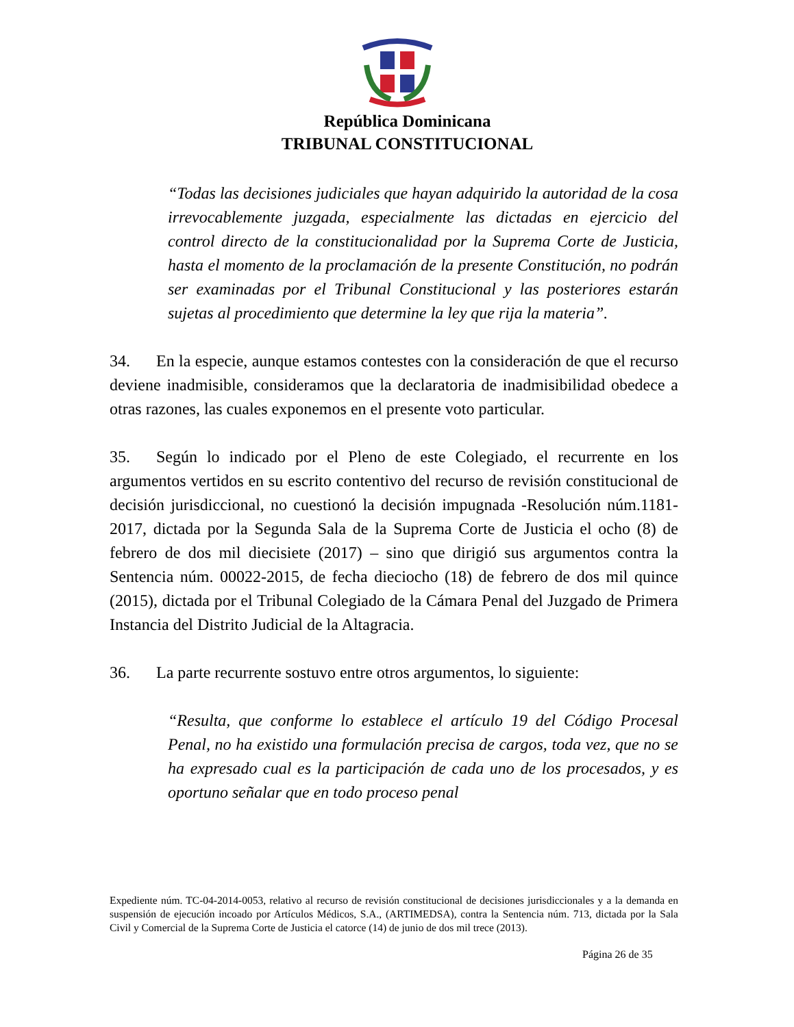República Dominicana
TRIBUNAL CONSTITUCIONAL
“Todas las decisiones judiciales que hayan adquirido la autoridad de la cosa irrevocablemente juzgada, especialmente las dictadas en ejercicio del control directo de la constitucionalidad por la Suprema Corte de Justicia, hasta el momento de la proclamación de la presente Constitución, no podrán ser examinadas por el Tribunal Constitucional y las posteriores estarán sujetas al procedimiento que determine la ley que rija la materia”.
34. En la especie, aunque estamos contestes con la consideración de que el recurso deviene inadmisible, consideramos que la declaratoria de inadmisibilidad obedece a otras razones, las cuales exponemos en el presente voto particular.
35. Según lo indicado por el Pleno de este Colegiado, el recurrente en los argumentos vertidos en su escrito contentivo del recurso de revisión constitucional de decisión jurisdiccional, no cuestionó la decisión impugnada -Resolución núm.1181-2017, dictada por la Segunda Sala de la Suprema Corte de Justicia el ocho (8) de febrero de dos mil diecisiete (2017) – sino que dirigió sus argumentos contra la Sentencia núm. 00022-2015, de fecha dieciocho (18) de febrero de dos mil quince (2015), dictada por el Tribunal Colegiado de la Cámara Penal del Juzgado de Primera Instancia del Distrito Judicial de la Altagracia.
36. La parte recurrente sostuvo entre otros argumentos, lo siguiente:
“Resulta, que conforme lo establece el artículo 19 del Código Procesal Penal, no ha existido una formulación precisa de cargos, toda vez, que no se ha expresado cual es la participación de cada uno de los procesados, y es oportuno señalar que en todo proceso penal
Expediente núm. TC-04-2014-0053, relativo al recurso de revisión constitucional de decisiones jurisdiccionales y a la demanda en suspensión de ejecución incoado por Artículos Médicos, S.A., (ARTIMEDSA), contra la Sentencia núm. 713, dictada por la Sala Civil y Comercial de la Suprema Corte de Justicia el catorce (14) de junio de dos mil trece (2013).
Página 26 de 35